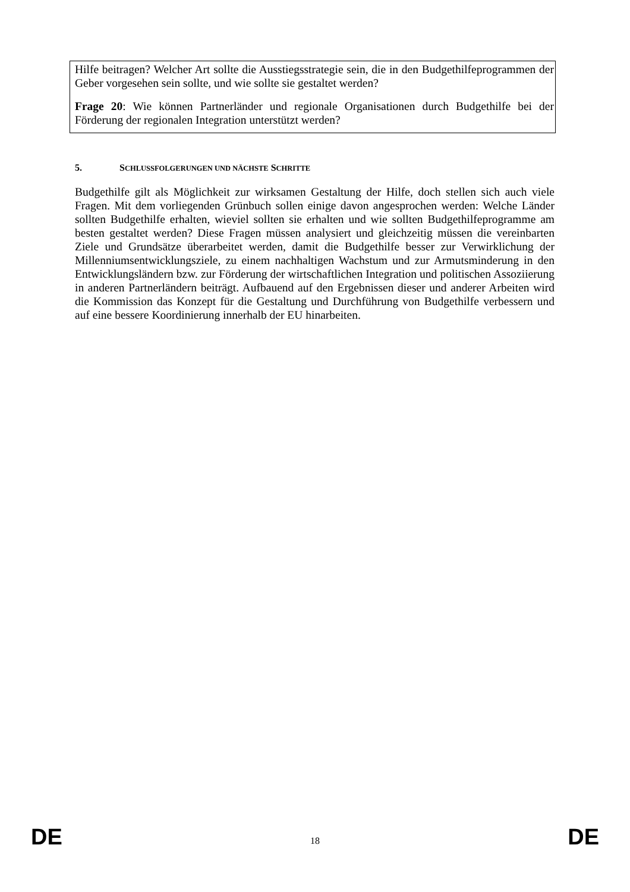Hilfe beitragen? Welcher Art sollte die Ausstiegsstrategie sein, die in den Budgethilfeprogrammen der Geber vorgesehen sein sollte, und wie sollte sie gestaltet werden?
Frage 20: Wie können Partnerländer und regionale Organisationen durch Budgethilfe bei der Förderung der regionalen Integration unterstützt werden?
5. SCHLUSSFOLGERUNGEN UND NÄCHSTE SCHRITTE
Budgethilfe gilt als Möglichkeit zur wirksamen Gestaltung der Hilfe, doch stellen sich auch viele Fragen. Mit dem vorliegenden Grünbuch sollen einige davon angesprochen werden: Welche Länder sollten Budgethilfe erhalten, wieviel sollten sie erhalten und wie sollten Budgethilfeprogramme am besten gestaltet werden? Diese Fragen müssen analysiert und gleichzeitig müssen die vereinbarten Ziele und Grundsätze überarbeitet werden, damit die Budgethilfe besser zur Verwirklichung der Millenniumsentwicklungsziele, zu einem nachhaltigen Wachstum und zur Armutsminderung in den Entwicklungsländern bzw. zur Förderung der wirtschaftlichen Integration und politischen Assoziierung in anderen Partnerländern beiträgt. Aufbauend auf den Ergebnissen dieser und anderer Arbeiten wird die Kommission das Konzept für die Gestaltung und Durchführung von Budgethilfe verbessern und auf eine bessere Koordinierung innerhalb der EU hinarbeiten.
DE 18 DE